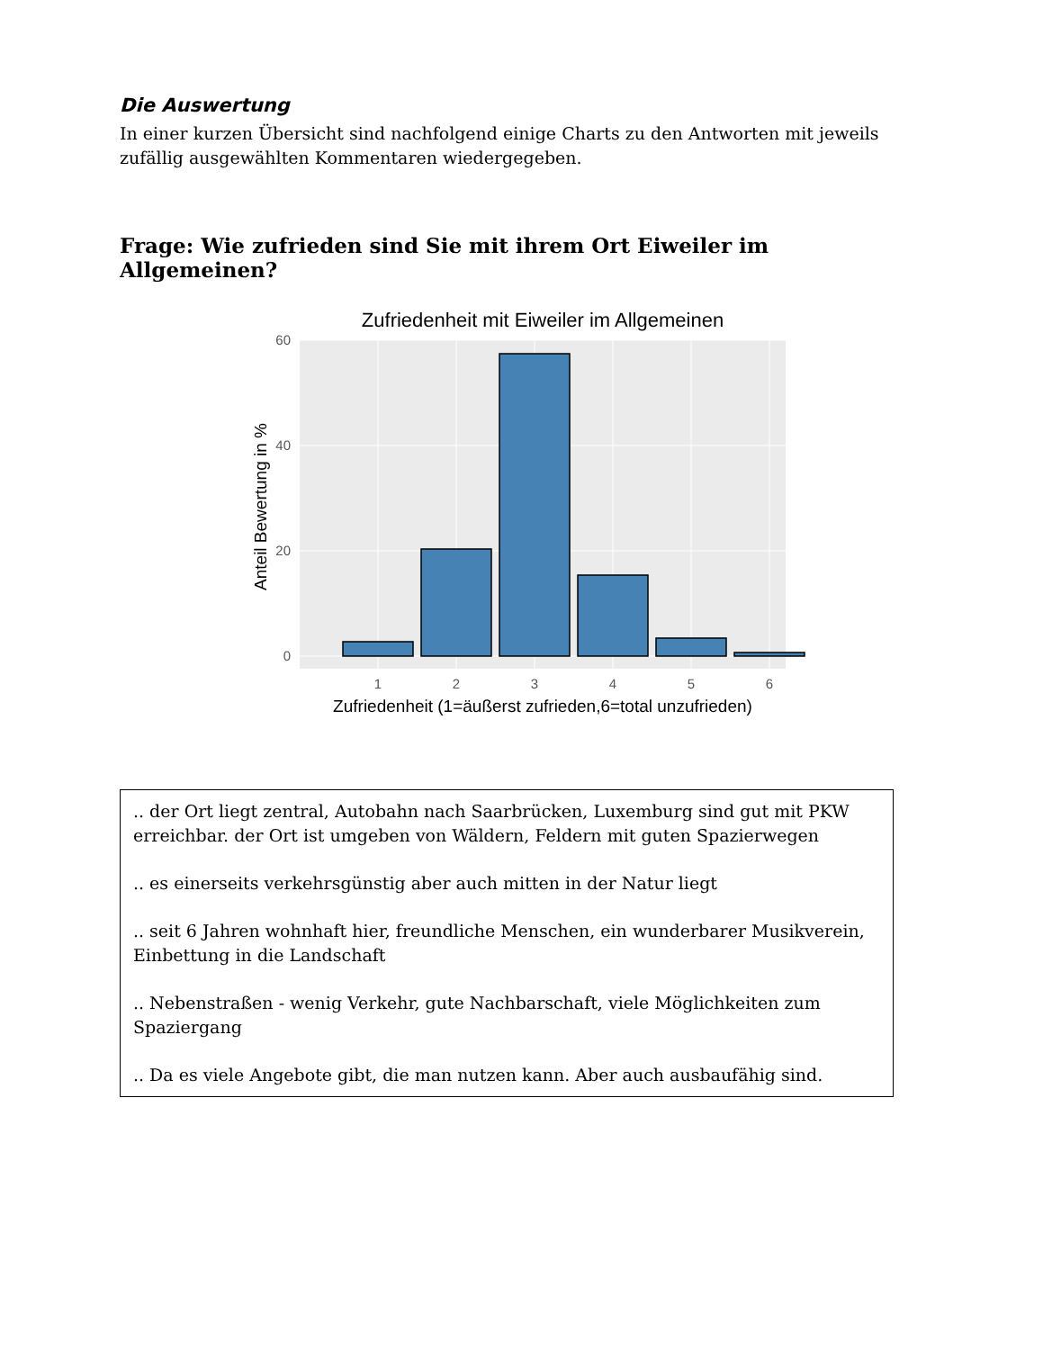Die Auswertung
In einer kurzen Übersicht sind nachfolgend einige Charts zu den Antworten mit jeweils zufällig ausgewählten Kommentaren wiedergegeben.
Frage: Wie zufrieden sind Sie mit ihrem Ort Eiweiler im Allgemeinen?
Zufriedenheit mit Eiweiler im Allgemeinen
0
20
40
60
1
2
3
4
5
6
Zufriedenheit (1=äußerst zufrieden,6=total unzufrieden)
Anteil Bewertung in %
.. der Ort liegt zentral, Autobahn nach Saarbrücken, Luxemburg sind gut mit PKW erreichbar. der Ort ist umgeben von Wäldern, Feldern mit guten Spazierwegen
.. es einerseits verkehrsgünstig aber auch mitten in der Natur liegt
.. seit 6 Jahren wohnhaft hier, freundliche Menschen, ein wunderbarer Musikverein, Einbettung in die Landschaft
.. Nebenstraßen - wenig Verkehr, gute Nachbarschaft, viele Möglichkeiten zum Spaziergang
.. Da es viele Angebote gibt, die man nutzen kann. Aber auch ausbaufähig sind.